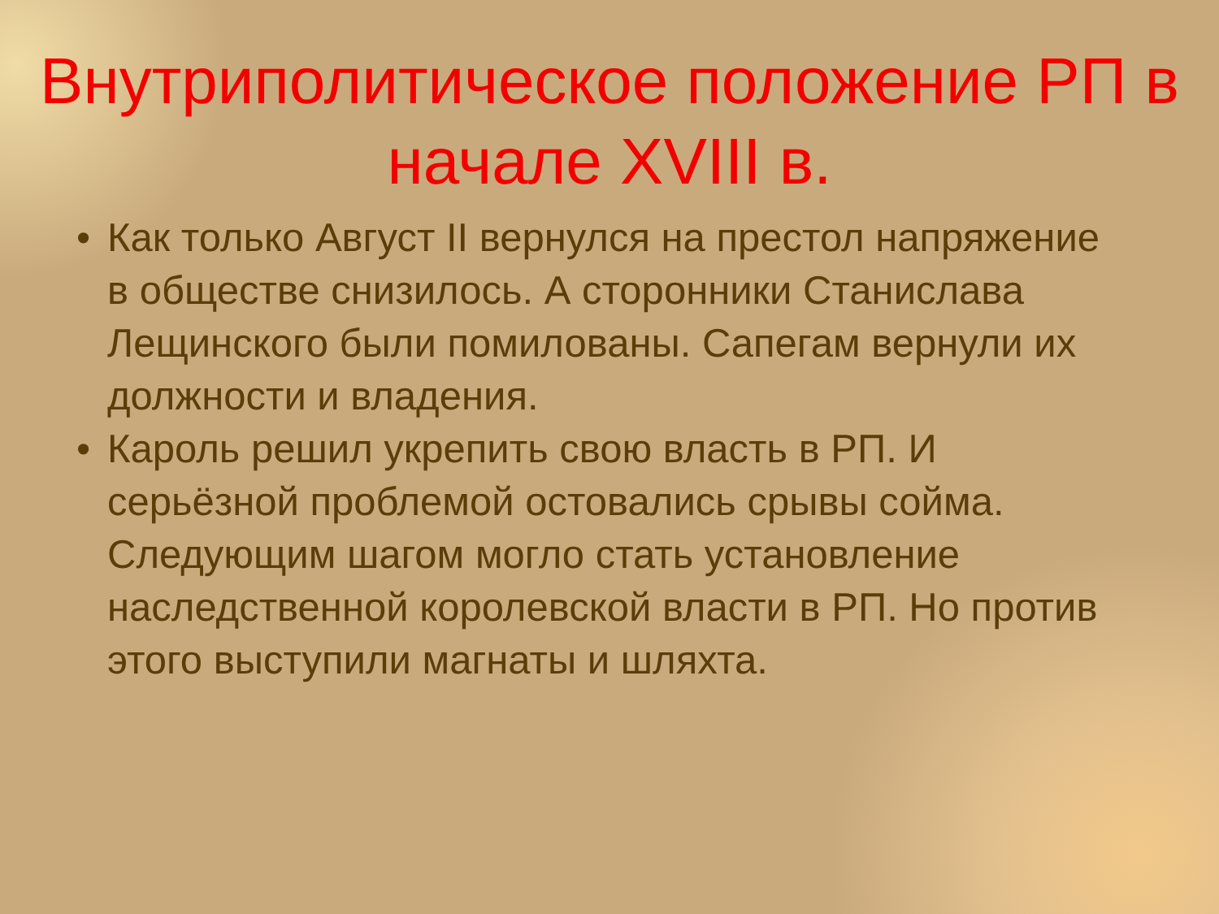Внутриполитическое положение РП в начале XVIII в.
• Как только Август II вернулся на престол напряжение в обществе снизилось. А сторонники Станислава Лещинского были помилованы. Сапегам вернули их должности и владения.
• Кароль решил укрепить свою власть в РП. И серьёзной проблемой остовались срывы сойма. Следующим шагом могло стать установление наследственной королевской власти в РП. Но против этого выступили магнаты и шляхта.